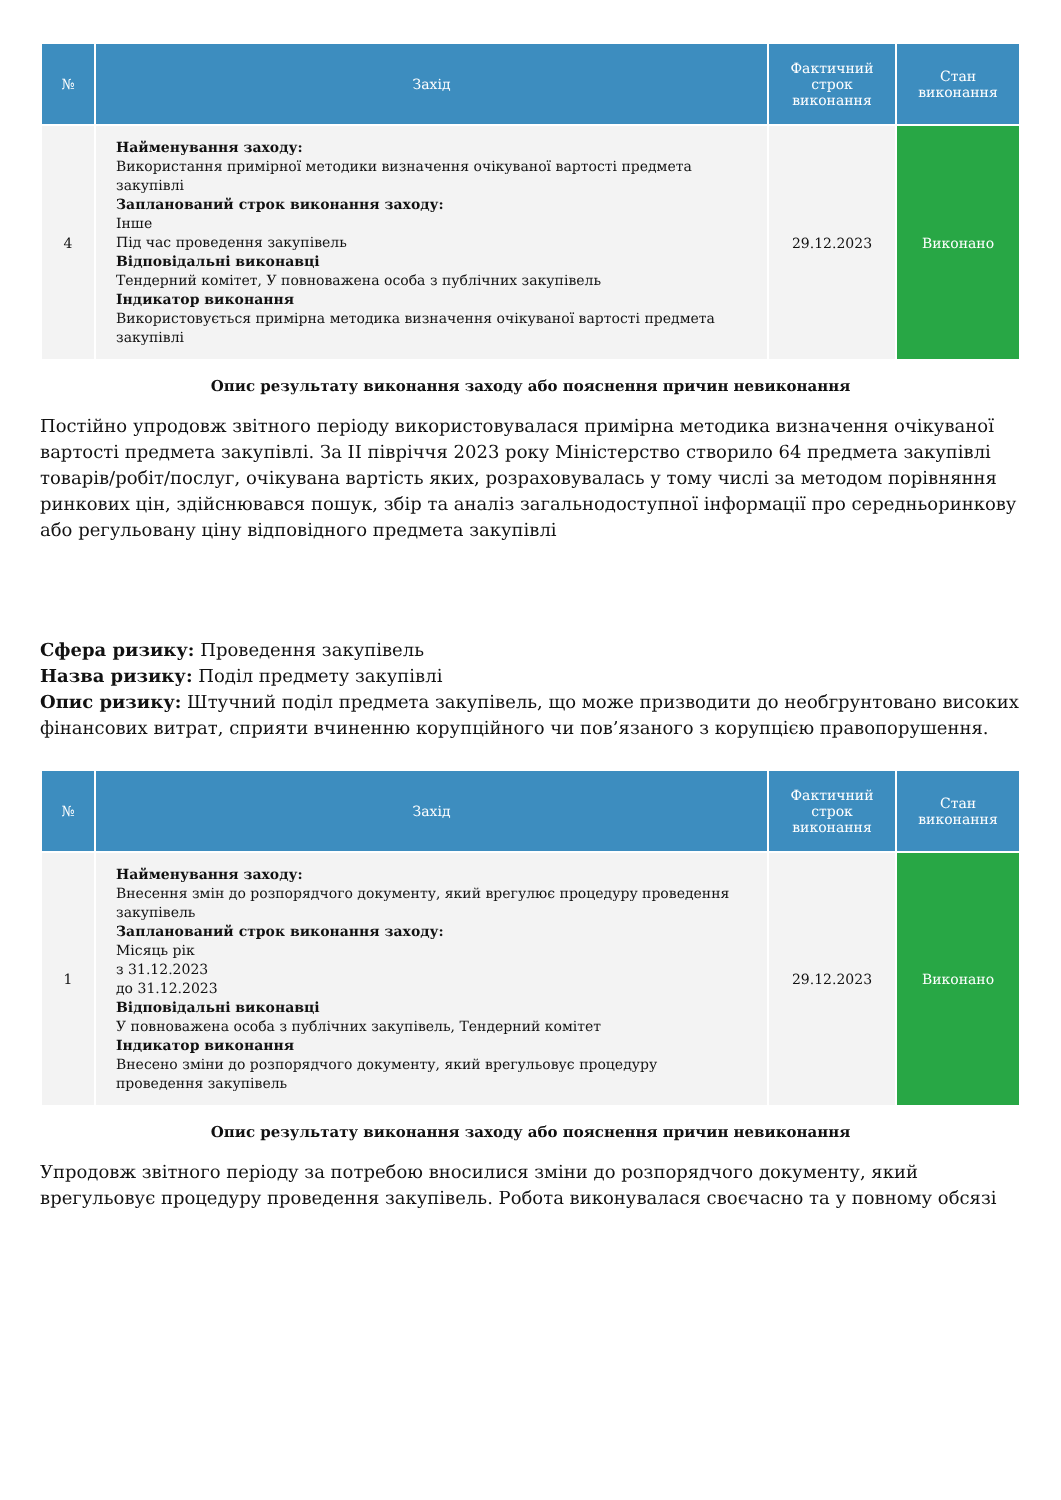| № | Захід | Фактичний строк виконання | Стан виконання |
| --- | --- | --- | --- |
| 4 | Найменування заходу: Використання примірної методики визначення очікуваної вартості предмета закупівлі Запланований строк виконання заходу: Інше Під час проведення закупівель Відповідальні виконавці Тендерний комітет, У повноважена особа з публічних закупівель Індикатор виконання Використовується примірна методика визначення очікуваної вартості предмета закупівлі | 29.12.2023 | Виконано |
Опис результату виконання заходу або пояснення причин невиконання
Постійно упродовж звітного періоду використовувалася примірна методика визначення очікуваної вартості предмета закупівлі. За ІІ півріччя 2023 року Міністерство створило 64 предмета закупівлі товарів/робіт/послуг, очікувана вартість яких, розраховувалась у тому числі за методом порівняння ринкових цін, здійснювався пошук, збір та аналіз загальнодоступної інформації про середньоринкову або регульовану ціну відповідного предмета закупівлі
Сфера ризику: Проведення закупівель
Назва ризику: Поділ предмету закупівлі
Опис ризику: Штучний поділ предмета закупівель, що може призводити до необгрунтовано високих фінансових витрат, сприяти вчиненню корупційного чи пов’язаного з корупцією правопорушення.
| № | Захід | Фактичний строк виконання | Стан виконання |
| --- | --- | --- | --- |
| 1 | Найменування заходу: Внесення змін до розпорядчого документу, який врегулює процедуру проведення закупівель Запланований строк виконання заходу: Місяць рік з 31.12.2023 до 31.12.2023 Відповідальні виконавці У повноважена особа з публічних закупівель, Тендерний комітет Індикатор виконання Внесено зміни до розпорядчого документу, який врегульовує процедуру проведення закупівель | 29.12.2023 | Виконано |
Опис результату виконання заходу або пояснення причин невиконання
Упродовж звітного періоду за потребою вносилися зміни до розпорядчого документу, який врегульовує процедуру проведення закупівель. Робота виконувалася своєчасно та у повному обсязі